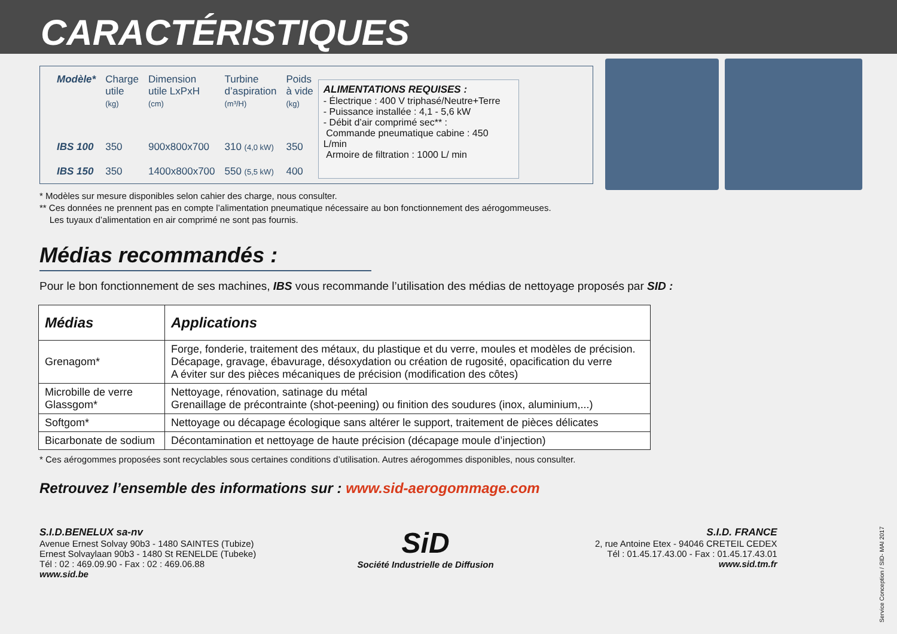CARACTÉRISTIQUES
| Modèle* | Charge utile (kg) | Dimension utile LxPxH (cm) | Turbine d’aspiration (m³/H) | Poids à vide (kg) |
| --- | --- | --- | --- | --- |
| IBS 100 | 350 | 900x800x700 | 310 (4,0 kW) | 350 |
| IBS 150 | 350 | 1400x800x700 | 550 (5,5 kW) | 400 |
ALIMENTATIONS REQUISES :
- Électrique : 400 V triphasé/Neutre+Terre
- Puissance installée : 4,1 - 5,6 kW
- Débit d’air comprimé sec** :
Commande pneumatique cabine : 450 L/min
Armoire de filtration : 1000 L/ min
* Modèles sur mesure disponibles selon cahier des charge, nous consulter.
** Ces données ne prennent pas en compte l’alimentation pneumatique nécessaire au bon fonctionnement des aérogommeuses.
Les tuyaux d’alimentation en air comprimé ne sont pas fournis.
Médias recommandés :
Pour le bon fonctionnement de ses machines, IBS vous recommande l’utilisation des médias de nettoyage proposés par SID :
| Médias | Applications |
| --- | --- |
| Grenagom* | Forge, fonderie, traitement des métaux, du plastique et du verre, moules et modèles de précision. Décapage, gravage, ébavurage, désoxydation ou création de rugosité, opacification du verre A éviter sur des pièces mécaniques de précision (modification des côtes) |
| Microbille de verre Glassgom* | Nettoyage, rénovation, satinage du métal Grenaillage de précontrainte (shot-peening) ou finition des soudures (inox, aluminium,...) |
| Softgom* | Nettoyage ou décapage écologique sans altérer le support, traitement de pièces délicates |
| Bicarbonate de sodium | Décontamination et nettoyage de haute précision (décapage moule d’injection) |
* Ces aérogommes proposées sont recyclables sous certaines conditions d’utilisation. Autres aérogommes disponibles, nous consulter.
Retrouvez l’ensemble des informations sur : www.sid-aerogommage.com
S.I.D.BENELUX sa-nv
Avenue Ernest Solvay 90b3 - 1480 SAINTES (Tubize)
Ernest Solvaylaan 90b3 - 1480 St RENELDE (Tubeke)
Tél : 02 : 469.09.90 - Fax : 02 : 469.06.88
www.sid.be
SiD
Société Industrielle de Diffusion
S.I.D. FRANCE
2, rue Antoine Etex - 94046 CRETEIL CEDEX
Tél : 01.45.17.43.00 - Fax : 01.45.17.43.01
www.sid.tm.fr
Service Conception / SID- MAI 2017